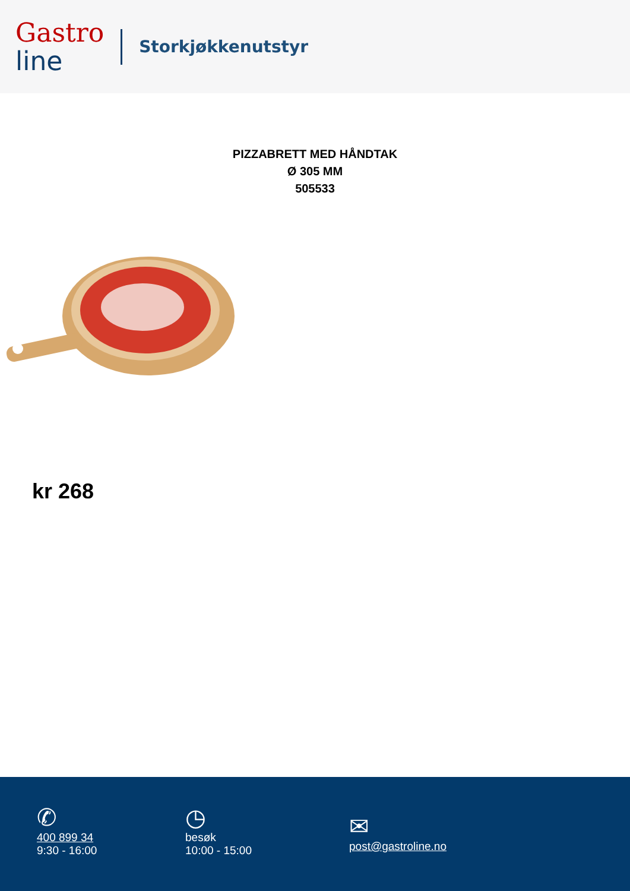Gastro
line
Storkjøkkenutstyr
PIZZABRETT MED HÅNDTAK
Ø 305 MM
505533
kr 268
✆
400 899 34
9:30 - 16:00
◷
besøk
10:00 - 15:00
✉
post@gastroline.no